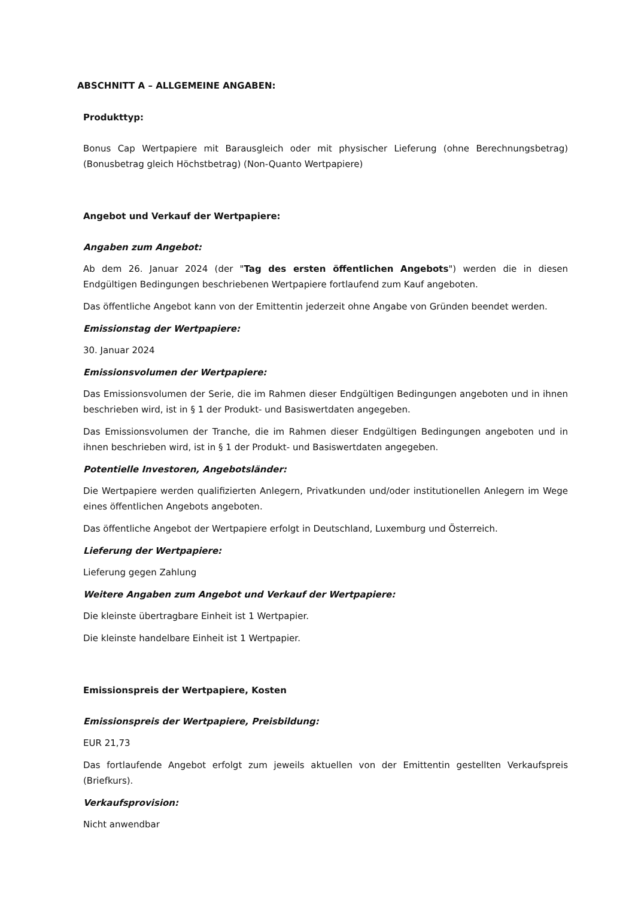ABSCHNITT A – ALLGEMEINE ANGABEN:
Produkttyp:
Bonus Cap Wertpapiere mit Barausgleich oder mit physischer Lieferung (ohne Berechnungsbetrag) (Bonusbetrag gleich Höchstbetrag) (Non-Quanto Wertpapiere)
Angebot und Verkauf der Wertpapiere:
Angaben zum Angebot:
Ab dem 26. Januar 2024 (der "Tag des ersten öffentlichen Angebots") werden die in diesen Endgültigen Bedingungen beschriebenen Wertpapiere fortlaufend zum Kauf angeboten.
Das öffentliche Angebot kann von der Emittentin jederzeit ohne Angabe von Gründen beendet werden.
Emissionstag der Wertpapiere:
30. Januar 2024
Emissionsvolumen der Wertpapiere:
Das Emissionsvolumen der Serie, die im Rahmen dieser Endgültigen Bedingungen angeboten und in ihnen beschrieben wird, ist in § 1 der Produkt- und Basiswertdaten angegeben.
Das Emissionsvolumen der Tranche, die im Rahmen dieser Endgültigen Bedingungen angeboten und in ihnen beschrieben wird, ist in § 1 der Produkt- und Basiswertdaten angegeben.
Potentielle Investoren, Angebotsländer:
Die Wertpapiere werden qualifizierten Anlegern, Privatkunden und/oder institutionellen Anlegern im Wege eines öffentlichen Angebots angeboten.
Das öffentliche Angebot der Wertpapiere erfolgt in Deutschland, Luxemburg und Österreich.
Lieferung der Wertpapiere:
Lieferung gegen Zahlung
Weitere Angaben zum Angebot und Verkauf der Wertpapiere:
Die kleinste übertragbare Einheit ist 1 Wertpapier.
Die kleinste handelbare Einheit ist 1 Wertpapier.
Emissionspreis der Wertpapiere, Kosten
Emissionspreis der Wertpapiere, Preisbildung:
EUR 21,73
Das fortlaufende Angebot erfolgt zum jeweils aktuellen von der Emittentin gestellten Verkaufspreis (Briefkurs).
Verkaufsprovision:
Nicht anwendbar